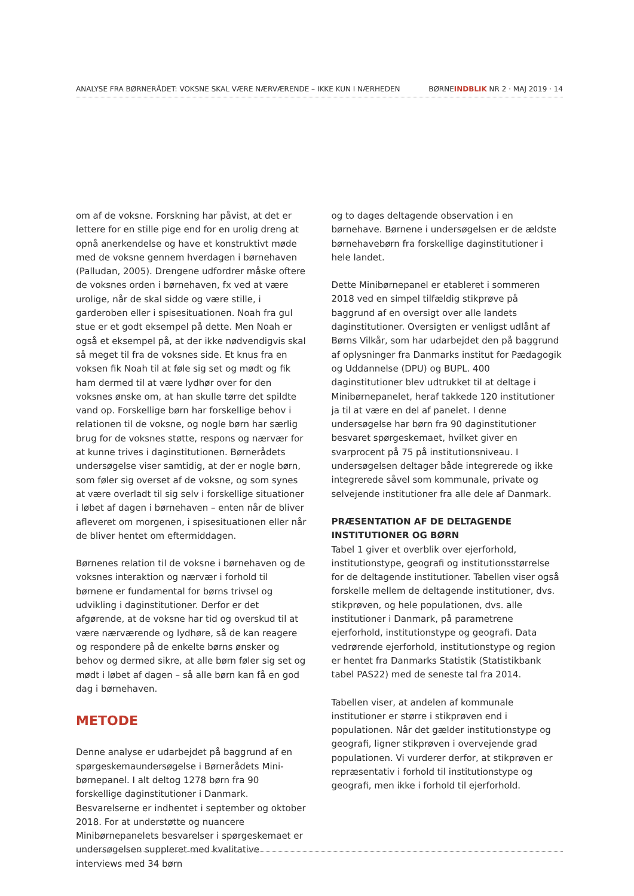ANALYSE FRA BØRNERÅDET: VOKSNE SKAL VÆRE NÆRVÆRENDE – IKKE KUN I NÆRHEDEN BØRNEINDBLIK NR 2 · MAJ 2019 · 14
om af de voksne. Forskning har påvist, at det er lettere for en stille pige end for en urolig dreng at opnå anerkendelse og have et konstruktivt møde med de voksne gennem hverdagen i børnehaven (Palludan, 2005). Drengene udfordrer måske oftere de voksnes orden i børnehaven, fx ved at være urolige, når de skal sidde og være stille, i garderoben eller i spisesituationen. Noah fra gul stue er et godt eksempel på dette. Men Noah er også et eksempel på, at der ikke nødvendigvis skal så meget til fra de voksnes side. Et knus fra en voksen fik Noah til at føle sig set og mødt og fik ham dermed til at være lydhør over for den voksnes ønske om, at han skulle tørre det spildte vand op. Forskellige børn har forskellige behov i relationen til de voksne, og nogle børn har særlig brug for de voksnes støtte, respons og nærvær for at kunne trives i daginstitutionen. Børnerådets undersøgelse viser samtidig, at der er nogle børn, som føler sig overset af de voksne, og som synes at være overladt til sig selv i forskellige situationer i løbet af dagen i børnehaven – enten når de bliver afleveret om morgenen, i spisesituationen eller når de bliver hentet om eftermiddagen.
Børnenes relation til de voksne i børnehaven og de voksnes interaktion og nærvær i forhold til børnene er fundamental for børns trivsel og udvikling i daginstitutioner. Derfor er det afgørende, at de voksne har tid og overskud til at være nærværende og lydhøre, så de kan reagere og respondere på de enkelte børns ønsker og behov og dermed sikre, at alle børn føler sig set og mødt i løbet af dagen – så alle børn kan få en god dag i børnehaven.
METODE
Denne analyse er udarbejdet på baggrund af en spørgeskemaundersøgelse i Børnerådets Mini-børnepanel. I alt deltog 1278 børn fra 90 forskellige daginstitutioner i Danmark. Besvarelserne er indhentet i september og oktober 2018. For at understøtte og nuancere Minibørnepanelets besvarelser i spørgeskemaet er undersøgelsen suppleret med kvalitative interviews med 34 børn
og to dages deltagende observation i en børnehave. Børnene i undersøgelsen er de ældste børnehavebørn fra forskellige daginstitutioner i hele landet.
Dette Minibørnepanel er etableret i sommeren 2018 ved en simpel tilfældig stikprøve på baggrund af en oversigt over alle landets daginstitutioner. Oversigten er venligst udlånt af Børns Vilkår, som har udarbejdet den på baggrund af oplysninger fra Danmarks institut for Pædagogik og Uddannelse (DPU) og BUPL. 400 daginstitutioner blev udtrukket til at deltage i Minibørnepanelet, heraf takkede 120 institutioner ja til at være en del af panelet. I denne undersøgelse har børn fra 90 daginstitutioner besvaret spørgeskemaet, hvilket giver en svarprocent på 75 på institutionsniveau. I undersøgelsen deltager både integrerede og ikke integrerede såvel som kommunale, private og selvejende institutioner fra alle dele af Danmark.
PRÆSENTATION AF DE DELTAGENDE INSTITUTIONER OG BØRN
Tabel 1 giver et overblik over ejerforhold, institutionstype, geografi og institutionsstørrelse for de deltagende institutioner. Tabellen viser også forskelle mellem de deltagende institutioner, dvs. stikprøven, og hele populationen, dvs. alle institutioner i Danmark, på parametrene ejerforhold, institutionstype og geografi. Data vedrørende ejerforhold, institutionstype og region er hentet fra Danmarks Statistik (Statistikbank tabel PAS22) med de seneste tal fra 2014.
Tabellen viser, at andelen af kommunale institutioner er større i stikprøven end i populationen. Når det gælder institutionstype og geografi, ligner stikprøven i overvejende grad populationen. Vi vurderer derfor, at stikprøven er repræsentativ i forhold til institutionstype og geografi, men ikke i forhold til ejerforhold.